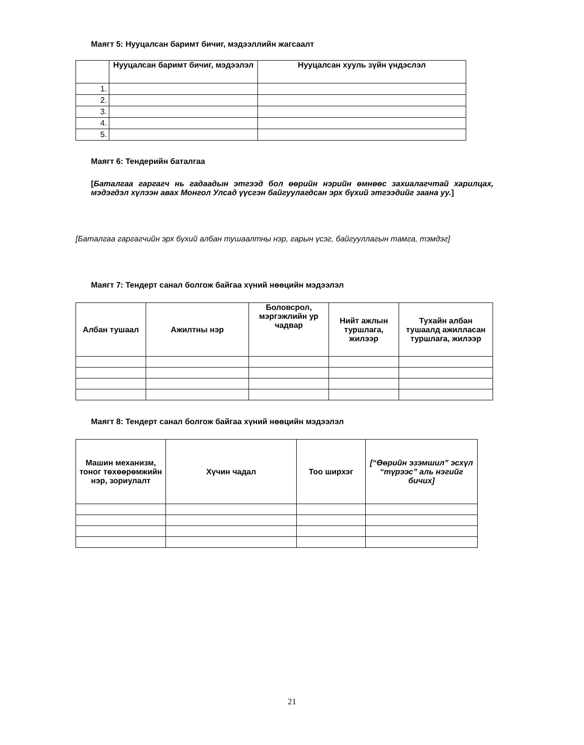Маягт 5: Нууцалсан баримт бичиг, мэдээллийн жагсаалт
| | Нууцалсан баримт бичиг, мэдээлэл | Нууцалсан хууль зүйн үндэслэл |
| --- | --- | --- |
| 1. | | |
| 2. | | |
| 3. | | |
| 4. | | |
| 5. | | |
Маягт 6: Тендерийн баталгаа
[Баталгаа гаргагч нь гадаадын этгээд бол өөрийн нэрийн өмнөөс захиалагчтай харилцах, мэдэгдэл хүлээн авах Монгол Улсад үүсгэн байгуулагдсан эрх бүхий этгээдийг заана уу.]
[Баталгаа гаргагчийн эрх бүхий албан тушаалтны нэр, гарын үсэг, байгууллагын тамга, тэмдэг]
Маягт 7: Тендерт санал болгож байгаа хүний нөөцийн мэдээлэл
| Албан тушаал | Ажилтны нэр | Боловсрол, мэргэжлийн ур чадвар | Нийт ажлын туршлага, жилээр | Тухайн албан тушаалд ажилласан туршлага, жилээр |
| --- | --- | --- | --- | --- |
Маягт 8: Тендерт санал болгож байгаа хүний нөөцийн мэдээлэл
| Машин механизм, тоног төхөөрөмжийн нэр, зориулалт | Хүчин чадал | Тоо ширхэг | [“Өөрийн эзэмшил” эсхүл “түрээс” аль нэгийг бичих] |
| --- | --- | --- | --- |
21